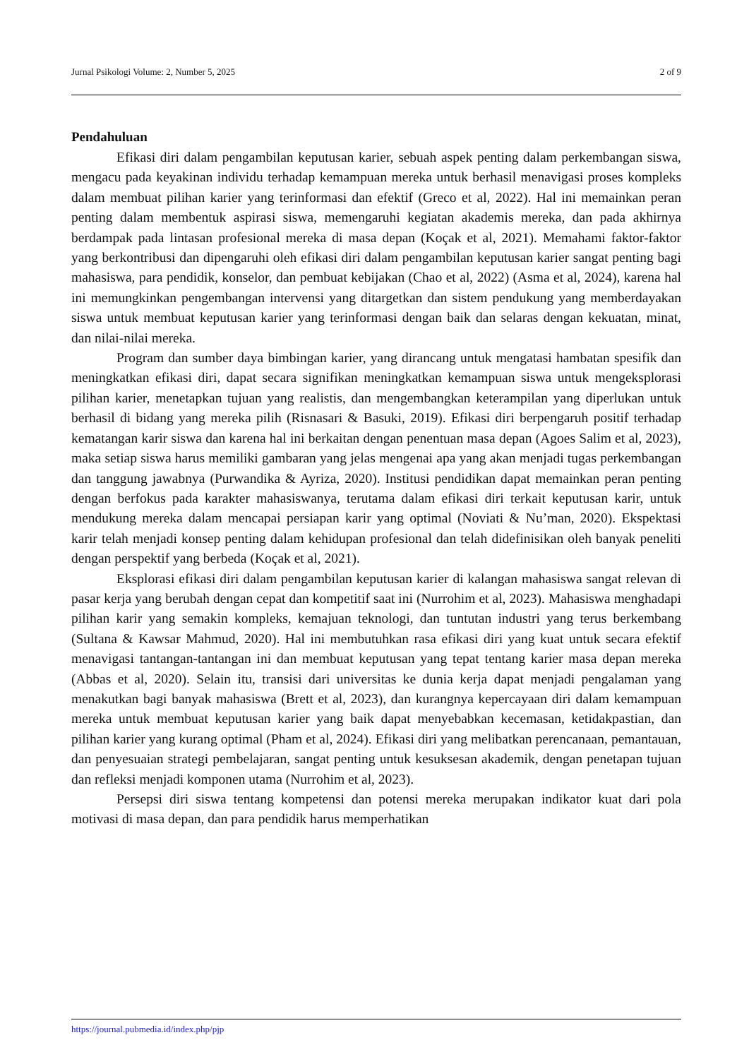Jurnal Psikologi Volume: 2, Number 5, 2025 2 of 9
Pendahuluan
Efikasi diri dalam pengambilan keputusan karier, sebuah aspek penting dalam perkembangan siswa, mengacu pada keyakinan individu terhadap kemampuan mereka untuk berhasil menavigasi proses kompleks dalam membuat pilihan karier yang terinformasi dan efektif (Greco et al, 2022). Hal ini memainkan peran penting dalam membentuk aspirasi siswa, memengaruhi kegiatan akademis mereka, dan pada akhirnya berdampak pada lintasan profesional mereka di masa depan (Koçak et al, 2021). Memahami faktor-faktor yang berkontribusi dan dipengaruhi oleh efikasi diri dalam pengambilan keputusan karier sangat penting bagi mahasiswa, para pendidik, konselor, dan pembuat kebijakan (Chao et al, 2022) (Asma et al, 2024), karena hal ini memungkinkan pengembangan intervensi yang ditargetkan dan sistem pendukung yang memberdayakan siswa untuk membuat keputusan karier yang terinformasi dengan baik dan selaras dengan kekuatan, minat, dan nilai-nilai mereka.
Program dan sumber daya bimbingan karier, yang dirancang untuk mengatasi hambatan spesifik dan meningkatkan efikasi diri, dapat secara signifikan meningkatkan kemampuan siswa untuk mengeksplorasi pilihan karier, menetapkan tujuan yang realistis, dan mengembangkan keterampilan yang diperlukan untuk berhasil di bidang yang mereka pilih (Risnasari & Basuki, 2019). Efikasi diri berpengaruh positif terhadap kematangan karir siswa dan karena hal ini berkaitan dengan penentuan masa depan (Agoes Salim et al, 2023), maka setiap siswa harus memiliki gambaran yang jelas mengenai apa yang akan menjadi tugas perkembangan dan tanggung jawabnya (Purwandika & Ayriza, 2020). Institusi pendidikan dapat memainkan peran penting dengan berfokus pada karakter mahasiswanya, terutama dalam efikasi diri terkait keputusan karir, untuk mendukung mereka dalam mencapai persiapan karir yang optimal (Noviati & Nu’man, 2020). Ekspektasi karir telah menjadi konsep penting dalam kehidupan profesional dan telah didefinisikan oleh banyak peneliti dengan perspektif yang berbeda (Koçak et al, 2021).
Eksplorasi efikasi diri dalam pengambilan keputusan karier di kalangan mahasiswa sangat relevan di pasar kerja yang berubah dengan cepat dan kompetitif saat ini (Nurrohim et al, 2023). Mahasiswa menghadapi pilihan karir yang semakin kompleks, kemajuan teknologi, dan tuntutan industri yang terus berkembang (Sultana & Kawsar Mahmud, 2020). Hal ini membutuhkan rasa efikasi diri yang kuat untuk secara efektif menavigasi tantangan-tantangan ini dan membuat keputusan yang tepat tentang karier masa depan mereka (Abbas et al, 2020). Selain itu, transisi dari universitas ke dunia kerja dapat menjadi pengalaman yang menakutkan bagi banyak mahasiswa (Brett et al, 2023), dan kurangnya kepercayaan diri dalam kemampuan mereka untuk membuat keputusan karier yang baik dapat menyebabkan kecemasan, ketidakpastian, dan pilihan karier yang kurang optimal (Pham et al, 2024). Efikasi diri yang melibatkan perencanaan, pemantauan, dan penyesuaian strategi pembelajaran, sangat penting untuk kesuksesan akademik, dengan penetapan tujuan dan refleksi menjadi komponen utama (Nurrohim et al, 2023).
Persepsi diri siswa tentang kompetensi dan potensi mereka merupakan indikator kuat dari pola motivasi di masa depan, dan para pendidik harus memperhatikan
https://journal.pubmedia.id/index.php/pjp